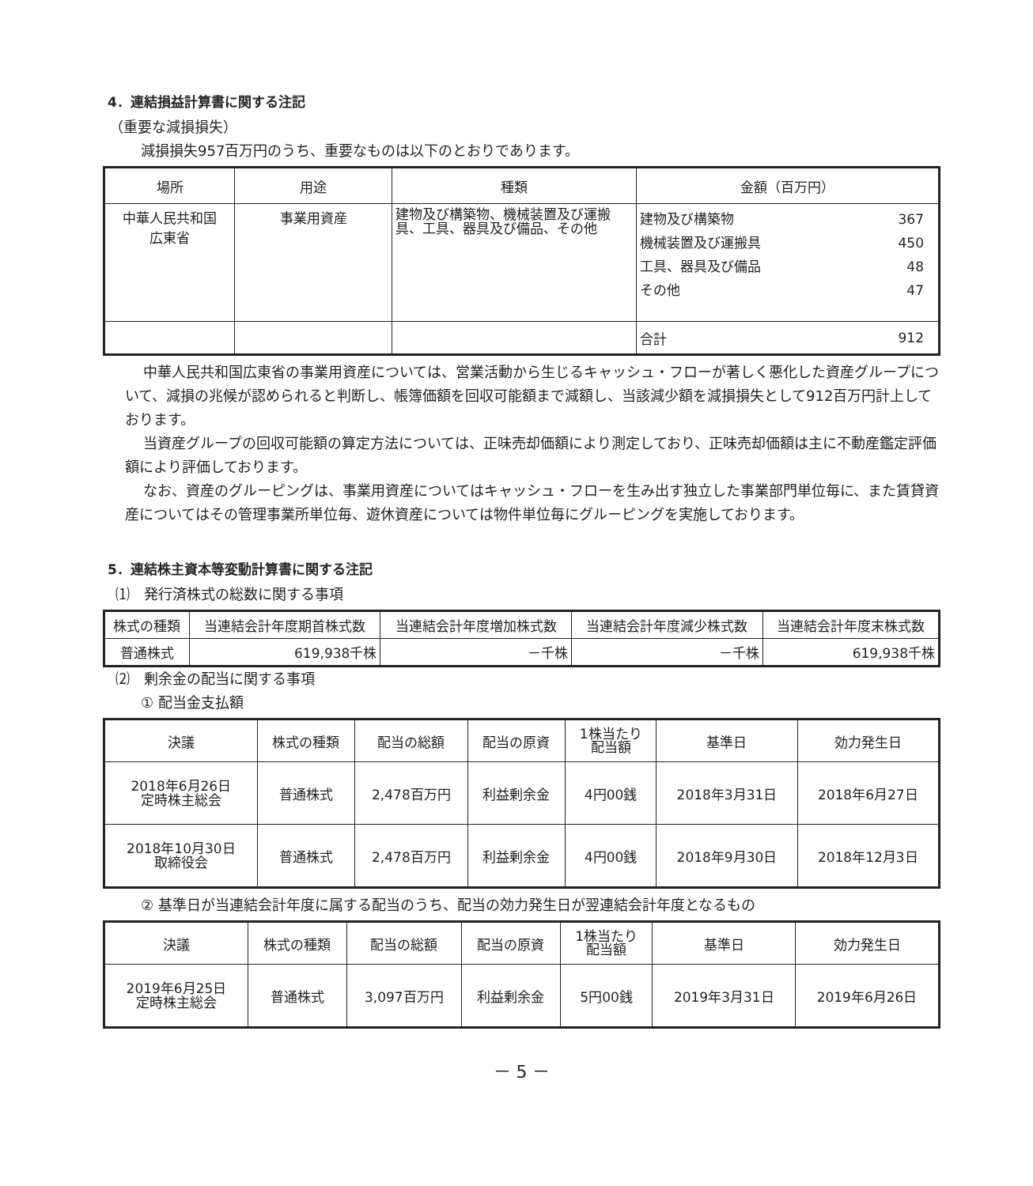4．連結損益計算書に関する注記
（重要な減損損失）
減損損失957百万円のうち、重要なものは以下のとおりであります。
| 場所 | 用途 | 種類 | 金額（百万円） | |
| --- | --- | --- | --- | --- |
| 中華人民共和国 広東省 | 事業用資産 | 建物及び構築物、機械装置及び運搬具、工具、器具及び備品、その他 | 建物及び構築物 機械装置及び運搬具 工具、器具及び備品 その他 | 367 450 48 47 |
| | | | 合計 | 912 |
中華人民共和国広東省の事業用資産については、営業活動から生じるキャッシュ・フローが著しく悪化した資産グループについて、減損の兆候が認められると判断し、帳簿価額を回収可能額まで減額し、当該減少額を減損損失として912百万円計上しております。
当資産グループの回収可能額の算定方法については、正味売却価額により測定しており、正味売却価額は主に不動産鑑定評価額により評価しております。
なお、資産のグルーピングは、事業用資産についてはキャッシュ・フローを生み出す独立した事業部門単位毎に、また賃貸資産についてはその管理事業所単位毎、遊休資産については物件単位毎にグルーピングを実施しております。
5．連結株主資本等変動計算書に関する注記
⑴　発行済株式の総数に関する事項
| 株式の種類 | 当連結会計年度期首株式数 | 当連結会計年度増加株式数 | 当連結会計年度減少株式数 | 当連結会計年度末株式数 |
| --- | --- | --- | --- | --- |
| 普通株式 | 619,938千株 | －千株 | －千株 | 619,938千株 |
⑵　剰余金の配当に関する事項
① 配当金支払額
| 決議 | 株式の種類 | 配当の総額 | 配当の原資 | 1株当たり 配当額 | 基準日 | 効力発生日 |
| --- | --- | --- | --- | --- | --- | --- |
| 2018年6月26日 定時株主総会 | 普通株式 | 2,478百万円 | 利益剰余金 | 4円00銭 | 2018年3月31日 | 2018年6月27日 |
| 2018年10月30日 取締役会 | 普通株式 | 2,478百万円 | 利益剰余金 | 4円00銭 | 2018年9月30日 | 2018年12月3日 |
② 基準日が当連結会計年度に属する配当のうち、配当の効力発生日が翌連結会計年度となるもの
| 決議 | 株式の種類 | 配当の総額 | 配当の原資 | 1株当たり 配当額 | 基準日 | 効力発生日 |
| --- | --- | --- | --- | --- | --- | --- |
| 2019年6月25日 定時株主総会 | 普通株式 | 3,097百万円 | 利益剰余金 | 5円00銭 | 2019年3月31日 | 2019年6月26日 |
－ 5 －